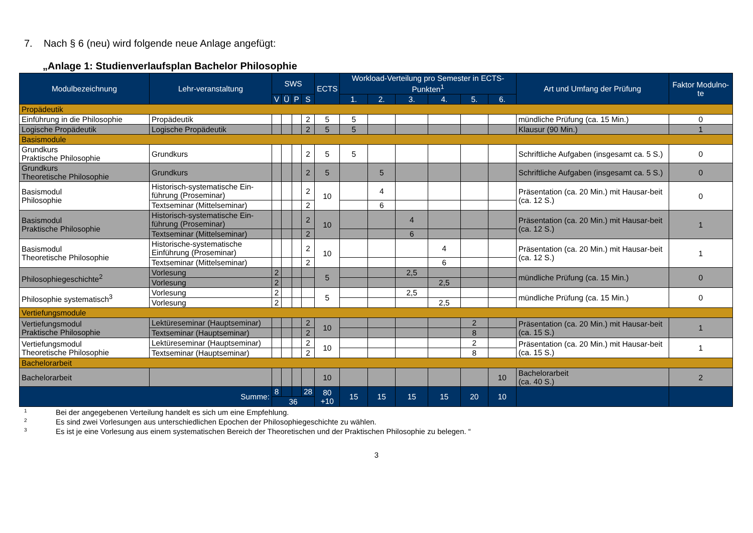7. Nach § 6 (neu) wird folgende neue Anlage angefügt:
„Anlage 1: Studienverlaufsplan Bachelor Philosophie
| Modulbezeichnung | Lehr-veranstaltung | SWS | | | | ECTS | Workload-Verteilung pro Semester in ECTS-Punkten<sup>1</sup> | | | | | | Art und Umfang der Prüfung | Faktor Modulno-te |
| --- | --- | --- | --- | --- | --- | --- | --- | --- | --- | --- | --- | --- | --- | --- |
| | | V | Ü | P | S | | 1. | 2. | 3. | 4. | 5. | 6. | | |
| Propädeutik | | | | | | | | | | | | | | |
| Einführung in die Philosophie | Propädeutik | | | | 2 | 5 | 5 | | | | | | mündliche Prüfung (ca. 15 Min.) | 0 |
| Logische Propädeutik | Logische Propädeutik | | | | 2 | 5 | 5 | | | | | | Klausur (90 Min.) | 1 |
| Basismodule | | | | | | | | | | | | | | |
| Grundkurs Praktische Philosophie | Grundkurs | | | | 2 | 5 | 5 | | | | | | Schriftliche Aufgaben (insgesamt ca. 5 S.) | 0 |
| Grundkurs Theoretische Philosophie | Grundkurs | | | | 2 | 5 | | 5 | | | | | Schriftliche Aufgaben (insgesamt ca. 5 S.) | 0 |
| Basismodul Philosophie | Historisch-systematische Ein-führung (Proseminar) | | | | 2 | 10 | | 4 | | | | | Präsentation (ca. 20 Min.) mit Hausar-beit (ca. 12 S.) | 0 |
| | Textseminar (Mittelseminar) | | | | 2 | | | 6 | | | | | | |
| Basismodul Praktische Philosophie | Historisch-systematische Ein-führung (Proseminar) | | | | 2 | 10 | | | 4 | | | | Präsentation (ca. 20 Min.) mit Hausar-beit (ca. 12 S.) | 1 |
| | Textseminar (Mittelseminar) | | | | 2 | | | | 6 | | | | | |
| Basismodul Theoretische Philosophie | Historische-systematische Einführung (Proseminar) | | | | 2 | 10 | | | | 4 | | | Präsentation (ca. 20 Min.) mit Hausar-beit (ca. 12 S.) | 1 |
| | Textseminar (Mittelseminar) | | | | 2 | | | | | 6 | | | | |
| Philosophiegeschichte<sup>2</sup> | Vorlesung | 2 | | | | 5 | | | 2,5 | | | | mündliche Prüfung (ca. 15 Min.) | 0 |
| | Vorlesung | 2 | | | | | | | | 2,5 | | | | |
| Philosophie systematisch<sup>3</sup> | Vorlesung | 2 | | | | 5 | | | 2,5 | | | | mündliche Prüfung (ca. 15 Min.) | 0 |
| | Vorlesung | 2 | | | | | | | | 2,5 | | | | |
| Vertiefungsmodule | | | | | | | | | | | | | | |
| Vertiefungsmodul Praktische Philosophie | Lektüreseminar (Hauptseminar) | | | | 2 | 10 | | | | | 2 | | Präsentation (ca. 20 Min.) mit Hausar-beit (ca. 15 S.) | 1 |
| | Textseminar (Hauptseminar) | | | | 2 | | | | | | 8 | | | |
| Vertiefungsmodul Theoretische Philosophie | Lektüreseminar (Hauptseminar) | | | | 2 | 10 | | | | | 2 | | Präsentation (ca. 20 Min.) mit Hausar-beit (ca. 15 S.) | 1 |
| | Textseminar (Hauptseminar) | | | | 2 | | | | | | 8 | | | |
| Bachelorarbeit | | | | | | | | | | | | | | |
| Bachelorarbeit | | | | | | 10 | | | | | | 10 | Bachelorarbeit (ca. 40 S.) | 2 |
| Summe: | | 8 | | | 28 | 80 +10 | 15 | 15 | 15 | 15 | 20 | 10 | | |
| | | 36 | | | | | | | | | | | | |
1 Bei der angegebenen Verteilung handelt es sich um eine Empfehlung.
2 Es sind zwei Vorlesungen aus unterschiedlichen Epochen der Philosophiegeschichte zu wählen.
3 Es ist je eine Vorlesung aus einem systematischen Bereich der Theoretischen und der Praktischen Philosophie zu belegen. “
3